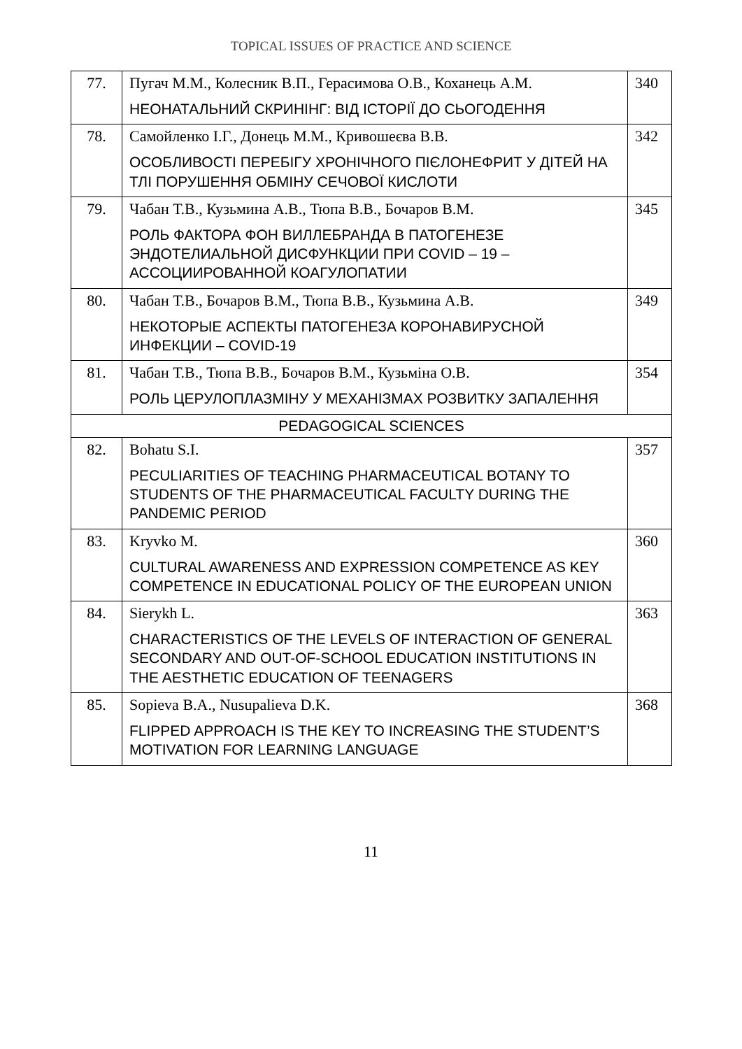TOPICAL ISSUES OF PRACTICE AND SCIENCE
| 77. | Пугач М.М., Колесник В.П., Герасимова О.В., Коханець А.М. НЕОНАТАЛЬНИЙ СКРИНІНГ: ВІД ІСТОРІЇ ДО СЬОГОДЕННЯ | 340 |
| 78. | Самойленко І.Г., Донець М.М., Кривошеєва В.В. ОСОБЛИВОСТІ ПЕРЕБІГУ ХРОНІЧНОГО ПІЄЛОНЕФРИТ У ДІТЕЙ НА ТЛІ ПОРУШЕННЯ ОБМІНУ СЕЧОВОЇ КИСЛОТИ | 342 |
| 79. | Чабан Т.В., Кузьмина А.В., Тюпа В.В., Бочаров В.М. РОЛЬ ФАКТОРА ФОН ВИЛЛЕБРАНДА В ПАТОГЕНЕЗЕ ЭНДОТЕЛИАЛЬНОЙ ДИСФУНКЦИИ ПРИ COVID – 19 – АССОЦИИРОВАННОЙ КОАГУЛОПАТИИ | 345 |
| 80. | Чабан Т.В., Бочаров В.М., Тюпа В.В., Кузьмина А.В. НЕКОТОРЫЕ АСПЕКТЫ ПАТОГЕНЕЗА КОРОНАВИРУСНОЙ ИНФЕКЦИИ – COVID-19 | 349 |
| 81. | Чабан Т.В., Тюпа В.В., Бочаров В.М., Кузьміна О.В. РОЛЬ ЦЕРУЛОПЛАЗМІНУ У МЕХАНІЗМАХ РОЗВИТКУ ЗАПАЛЕННЯ | 354 |
| PEDAGOGICAL SCIENCES | | |
| 82. | Bohatu S.I. PECULIARITIES OF TEACHING PHARMACEUTICAL BOTANY TO STUDENTS OF THE PHARMACEUTICAL FACULTY DURING THE PANDEMIC PERIOD | 357 |
| 83. | Kryvko M. CULTURAL AWARENESS AND EXPRESSION COMPETENCE AS KEY COMPETENCE IN EDUCATIONAL POLICY OF THE EUROPEAN UNION | 360 |
| 84. | Sierykh L. CHARACTERISTICS OF THE LEVELS OF INTERACTION OF GENERAL SECONDARY AND OUT-OF-SCHOOL EDUCATION INSTITUTIONS IN THE AESTHETIC EDUCATION OF TEENAGERS | 363 |
| 85. | Sopieva B.A., Nusupalieva D.K. FLIPPED APPROACH IS THE KEY TO INCREASING THE STUDENT’S MOTIVATION FOR LEARNING LANGUAGE | 368 |
11